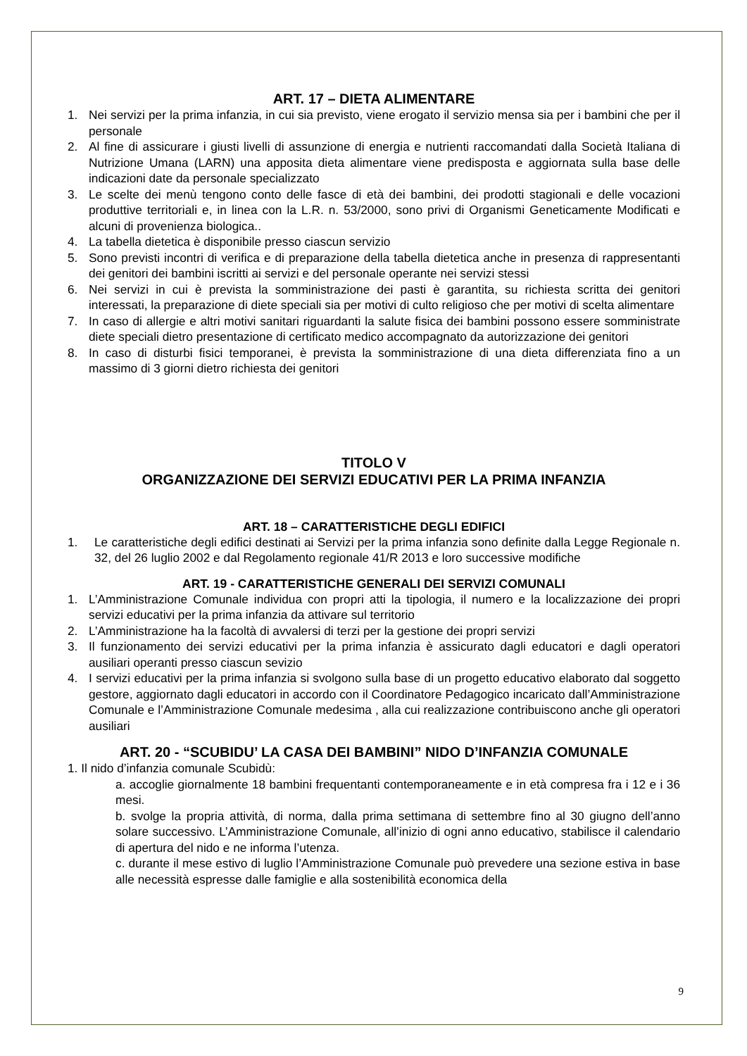ART. 17 – DIETA ALIMENTARE
1. Nei servizi per la prima infanzia, in cui sia previsto, viene erogato il servizio mensa sia per i bambini che per il personale
2. Al fine di assicurare i giusti livelli di assunzione di energia e nutrienti raccomandati dalla Società Italiana di Nutrizione Umana (LARN) una apposita dieta alimentare viene predisposta e aggiornata sulla base delle indicazioni date da personale specializzato
3. Le scelte dei menù tengono conto delle fasce di età dei bambini, dei prodotti stagionali e delle vocazioni produttive territoriali e, in linea con la L.R. n. 53/2000, sono privi di Organismi Geneticamente Modificati e alcuni di provenienza biologica..
4. La tabella dietetica è disponibile presso ciascun servizio
5. Sono previsti incontri di verifica e di preparazione della tabella dietetica anche in presenza di rappresentanti dei genitori dei bambini iscritti ai servizi e del personale operante nei servizi stessi
6. Nei servizi in cui è prevista la somministrazione dei pasti è garantita, su richiesta scritta dei genitori interessati, la preparazione di diete speciali sia per motivi di culto religioso che per motivi di scelta alimentare
7. In caso di allergie e altri motivi sanitari riguardanti la salute fisica dei bambini possono essere somministrate diete speciali dietro presentazione di certificato medico accompagnato da autorizzazione dei genitori
8. In caso di disturbi fisici temporanei, è prevista la somministrazione di una dieta differenziata fino a un massimo di 3 giorni dietro richiesta dei genitori
TITOLO V
ORGANIZZAZIONE DEI SERVIZI EDUCATIVI PER LA PRIMA INFANZIA
ART. 18 – CARATTERISTICHE DEGLI EDIFICI
1. Le caratteristiche degli edifici destinati ai Servizi per la prima infanzia sono definite dalla Legge Regionale n. 32, del 26 luglio 2002 e dal Regolamento regionale 41/R 2013 e loro successive modifiche
ART. 19 - CARATTERISTICHE GENERALI DEI SERVIZI COMUNALI
1. L’Amministrazione Comunale individua con propri atti la tipologia, il numero e la localizzazione dei propri servizi educativi per la prima infanzia da attivare sul territorio
2. L’Amministrazione ha la facoltà di avvalersi di terzi per la gestione dei propri servizi
3. Il funzionamento dei servizi educativi per la prima infanzia è assicurato dagli educatori e dagli operatori ausiliari operanti presso ciascun sevizio
4. I servizi educativi per la prima infanzia si svolgono sulla base di un progetto educativo elaborato dal soggetto gestore, aggiornato dagli educatori in accordo con il Coordinatore Pedagogico incaricato dall’Amministrazione Comunale e l’Amministrazione Comunale medesima , alla cui realizzazione contribuiscono anche gli operatori ausiliari
ART. 20 - “SCUBIDU’ LA CASA DEI BAMBINI” NIDO D’INFANZIA COMUNALE
1. Il nido d’infanzia comunale Scubidù:
a. accoglie giornalmente 18 bambini frequentanti contemporaneamente e in età compresa fra i 12 e i 36 mesi.
b. svolge la propria attività, di norma, dalla prima settimana di settembre fino al 30 giugno dell’anno solare successivo. L’Amministrazione Comunale, all’inizio di ogni anno educativo, stabilisce il calendario di apertura del nido e ne informa l’utenza.
c. durante il mese estivo di luglio l’Amministrazione Comunale può prevedere una sezione estiva in base alle necessità espresse dalle famiglie e alla sostenibilità economica della
9